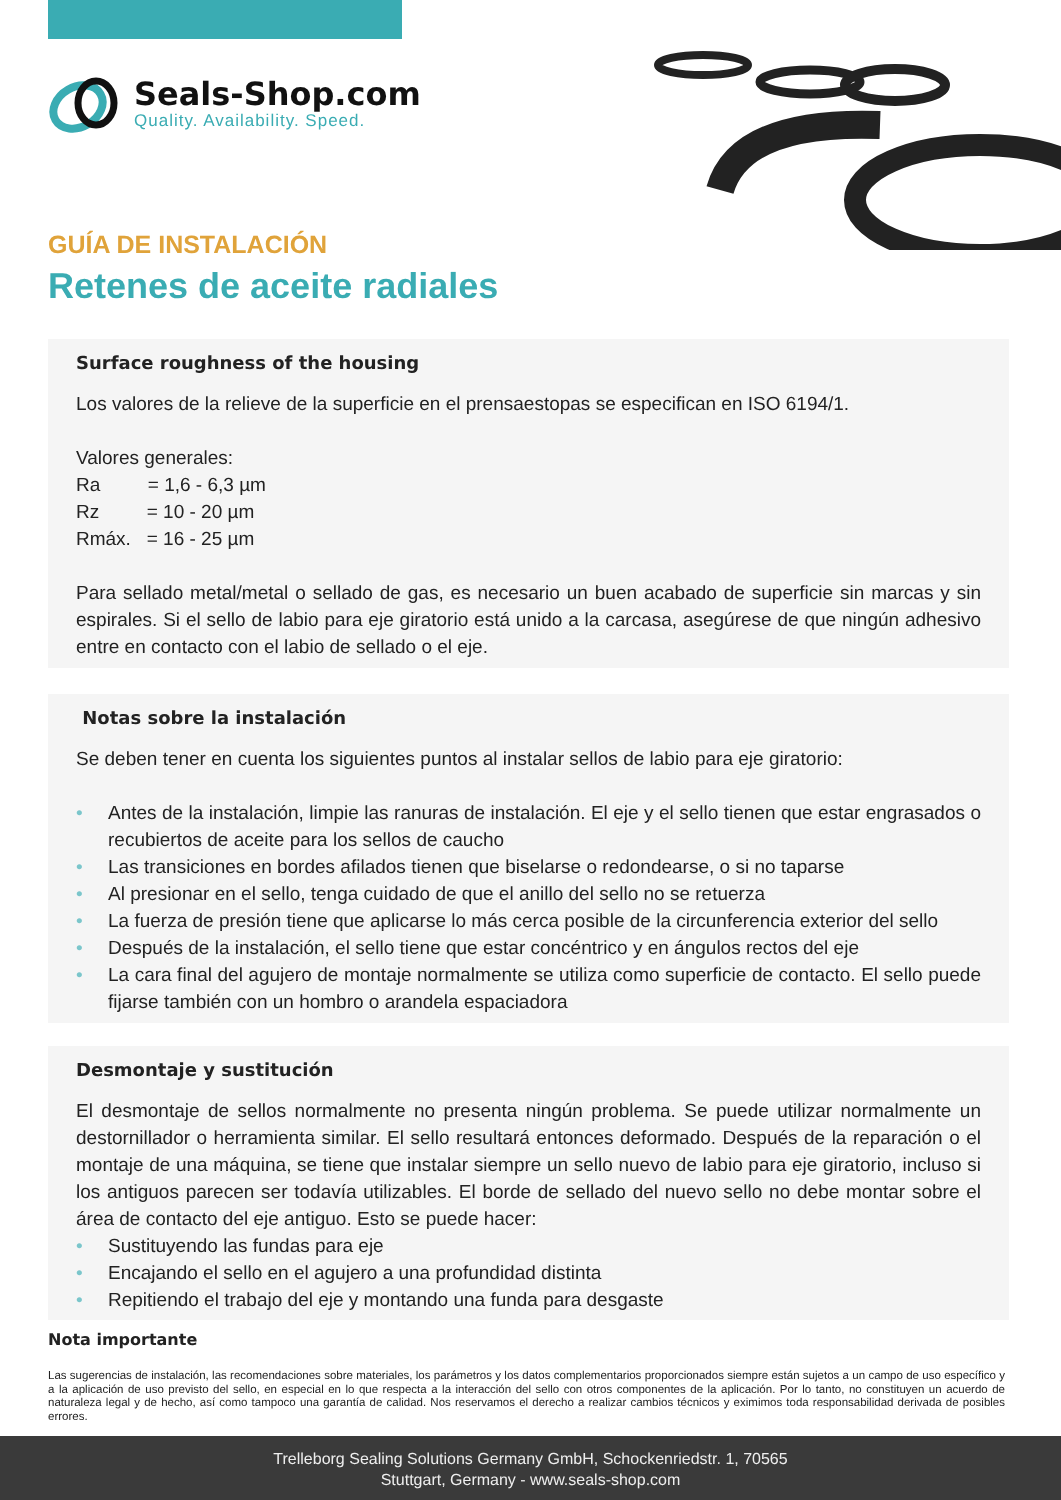Seals-Shop.com
Quality. Availability. Speed.
GUÍA DE INSTALACIÓN
Retenes de aceite radiales
Surface roughness of the housing
Los valores de la relieve de la superficie en el prensaestopas se especifican en ISO 6194/1.
Valores generales:
Ra = 1,6 - 6,3 µm
Rz = 10 - 20 µm
Rmáx. = 16 - 25 µm
Para sellado metal/metal o sellado de gas, es necesario un buen acabado de superficie sin marcas y sin espirales. Si el sello de labio para eje giratorio está unido a la carcasa, asegúrese de que ningún adhesivo entre en contacto con el labio de sellado o el eje.
Notas sobre la instalación
Se deben tener en cuenta los siguientes puntos al instalar sellos de labio para eje giratorio:
• Antes de la instalación, limpie las ranuras de instalación. El eje y el sello tienen que estar engrasados o recubiertos de aceite para los sellos de caucho
• Las transiciones en bordes afilados tienen que biselarse o redondearse, o si no taparse
• Al presionar en el sello, tenga cuidado de que el anillo del sello no se retuerza
• La fuerza de presión tiene que aplicarse lo más cerca posible de la circunferencia exterior del sello
• Después de la instalación, el sello tiene que estar concéntrico y en ángulos rectos del eje
• La cara final del agujero de montaje normalmente se utiliza como superficie de contacto. El sello puede fijarse también con un hombro o arandela espaciadora
Desmontaje y sustitución
El desmontaje de sellos normalmente no presenta ningún problema. Se puede utilizar normalmente un destornillador o herramienta similar. El sello resultará entonces deformado. Después de la reparación o el montaje de una máquina, se tiene que instalar siempre un sello nuevo de labio para eje giratorio, incluso si los antiguos parecen ser todavía utilizables. El borde de sellado del nuevo sello no debe montar sobre el área de contacto del eje antiguo. Esto se puede hacer:
• Sustituyendo las fundas para eje
• Encajando el sello en el agujero a una profundidad distinta
• Repitiendo el trabajo del eje y montando una funda para desgaste
Nota importante
Las sugerencias de instalación, las recomendaciones sobre materiales, los parámetros y los datos complementarios proporcionados siempre están sujetos a un campo de uso específico y a la aplicación de uso previsto del sello, en especial en lo que respecta a la interacción del sello con otros componentes de la aplicación. Por lo tanto, no constituyen un acuerdo de naturaleza legal y de hecho, así como tampoco una garantía de calidad. Nos reservamos el derecho a realizar cambios técnicos y eximimos toda responsabilidad derivada de posibles errores.
Trelleborg Sealing Solutions Germany GmbH, Schockenriedstr. 1, 70565
Stuttgart, Germany - www.seals-shop.com